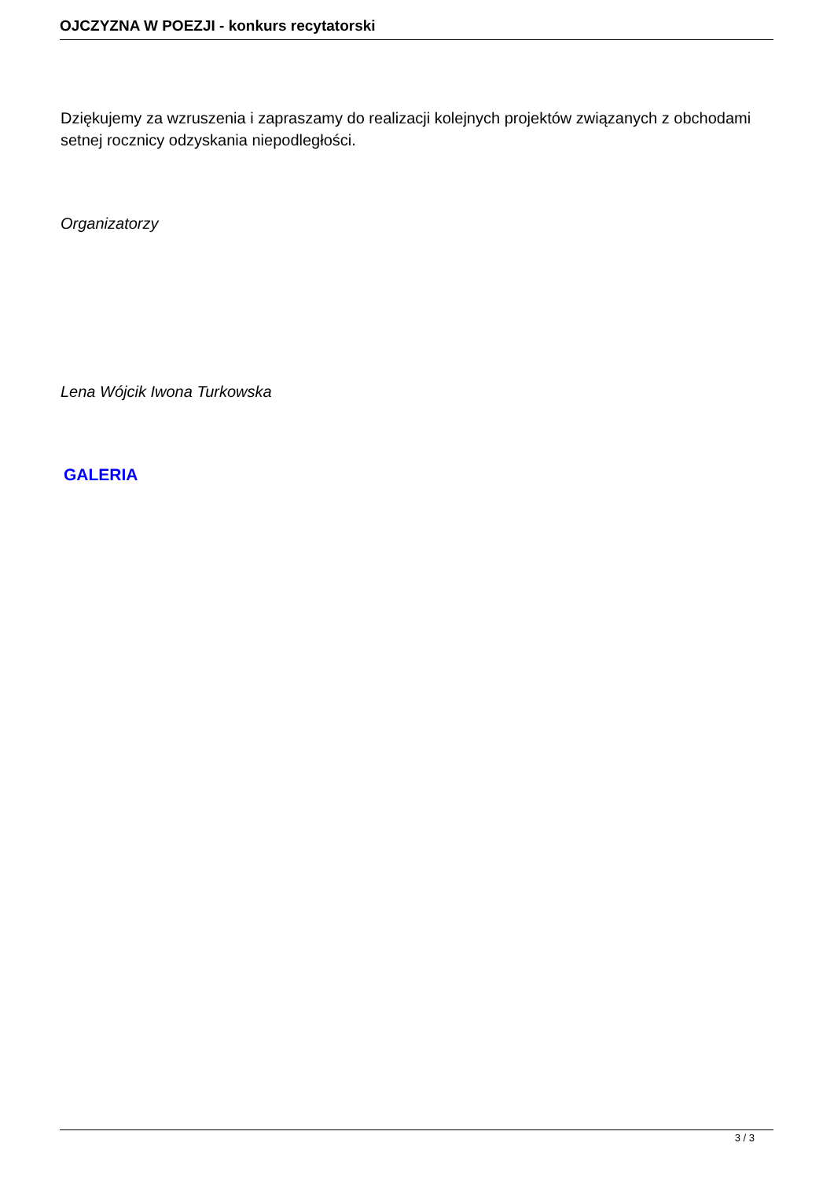OJCZYZNA W POEZJI - konkurs recytatorski
Dziękujemy za wzruszenia i zapraszamy do realizacji kolejnych projektów związanych z obchodami setnej rocznicy odzyskania niepodległości.
Organizatorzy
Lena Wójcik Iwona Turkowska
GALERIA
3 / 3